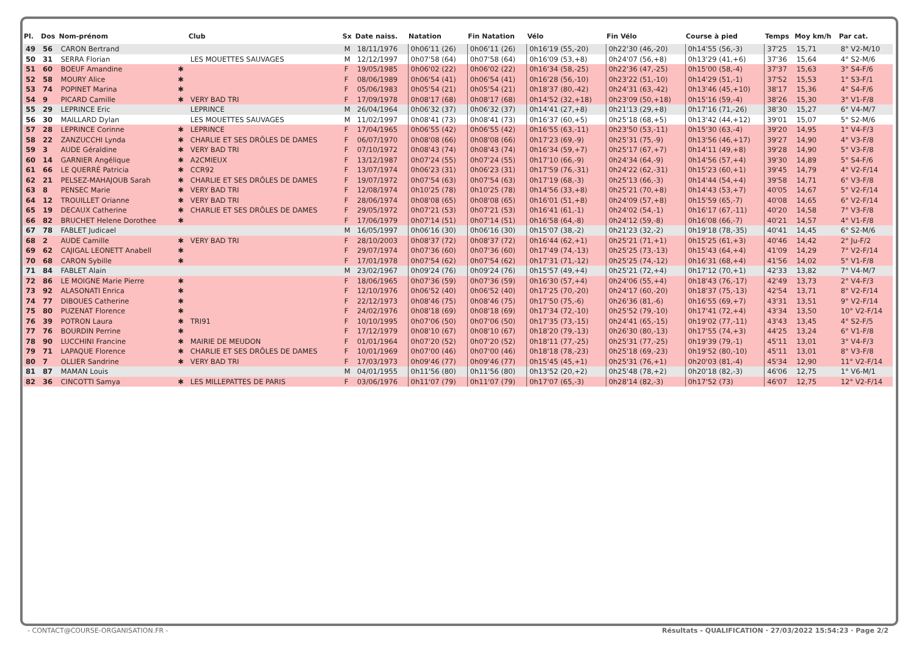| Pl. | Dos | Nom-prénom | | Club | Sx | Date naiss. | Natation | Fin Natation | Vélo | Fin Vélo | Course à pied | Temps | Moy km/h | Par cat. |
| --- | --- | --- | --- | --- | --- | --- | --- | --- | --- | --- | --- | --- | --- | --- |
| 49 | 56 | CARON Bertrand | | | M | 18/11/1976 | 0h06'11 (26) | 0h06'11 (26) | 0h16'19 (55,-20) | 0h22'30 (46,-20) | 0h14'55 (56,-3) | 37'25 | 15,71 | 8° V2-M/10 |
| 50 | 31 | SERRA Florian | | LES MOUETTES SAUVAGES | M | 12/12/1997 | 0h07'58 (64) | 0h07'58 (64) | 0h16'09 (53,+8) | 0h24'07 (56,+8) | 0h13'29 (41,+6) | 37'36 | 15,64 | 4° S2-M/6 |
| 51 | 60 | BOEUF Amandine | ✱ | | F | 19/05/1985 | 0h06'02 (22) | 0h06'02 (22) | 0h16'34 (58,-25) | 0h22'36 (47,-25) | 0h15'00 (58,-4) | 37'37 | 15,63 | 3° S4-F/6 |
| 52 | 58 | MOURY Alice | ✱ | | F | 08/06/1989 | 0h06'54 (41) | 0h06'54 (41) | 0h16'28 (56,-10) | 0h23'22 (51,-10) | 0h14'29 (51,-1) | 37'52 | 15,53 | 1° S3-F/1 |
| 53 | 74 | POPINET Marina | ✱ | | F | 05/06/1983 | 0h05'54 (21) | 0h05'54 (21) | 0h18'37 (80,-42) | 0h24'31 (63,-42) | 0h13'46 (45,+10) | 38'17 | 15,36 | 4° S4-F/6 |
| 54 | 9 | PICARD Camille | ✱ | VERY BAD TRI | F | 17/09/1978 | 0h08'17 (68) | 0h08'17 (68) | 0h14'52 (32,+18) | 0h23'09 (50,+18) | 0h15'16 (59,-4) | 38'26 | 15,30 | 3° V1-F/8 |
| 55 | 29 | LEPRINCE Eric | | LEPRINCE | M | 26/04/1964 | 0h06'32 (37) | 0h06'32 (37) | 0h14'41 (27,+8) | 0h21'13 (29,+8) | 0h17'16 (71,-26) | 38'30 | 15,27 | 6° V4-M/7 |
| 56 | 30 | MAILLARD Dylan | | LES MOUETTES SAUVAGES | M | 11/02/1997 | 0h08'41 (73) | 0h08'41 (73) | 0h16'37 (60,+5) | 0h25'18 (68,+5) | 0h13'42 (44,+12) | 39'01 | 15,07 | 5° S2-M/6 |
| 57 | 28 | LEPRINCE Corinne | ✱ | LEPRINCE | F | 17/04/1965 | 0h06'55 (42) | 0h06'55 (42) | 0h16'55 (63,-11) | 0h23'50 (53,-11) | 0h15'30 (63,-4) | 39'20 | 14,95 | 1° V4-F/3 |
| 58 | 22 | ZANZUCCHI Lynda | ✱ | CHARLIE ET SES DRÔLES DE DAMES | F | 06/07/1970 | 0h08'08 (66) | 0h08'08 (66) | 0h17'23 (69,-9) | 0h25'31 (75,-9) | 0h13'56 (46,+17) | 39'27 | 14,90 | 4° V3-F/8 |
| 59 | 3 | AUDE Géraldine | ✱ | VERY BAD TRI | F | 07/10/1972 | 0h08'43 (74) | 0h08'43 (74) | 0h16'34 (59,+7) | 0h25'17 (67,+7) | 0h14'11 (49,+8) | 39'28 | 14,90 | 5° V3-F/8 |
| 60 | 14 | GARNIER Angélique | ✱ | A2CMIEUX | F | 13/12/1987 | 0h07'24 (55) | 0h07'24 (55) | 0h17'10 (66,-9) | 0h24'34 (64,-9) | 0h14'56 (57,+4) | 39'30 | 14,89 | 5° S4-F/6 |
| 61 | 66 | LE QUERRÉ Patricia | ✱ | CCR92 | F | 13/07/1974 | 0h06'23 (31) | 0h06'23 (31) | 0h17'59 (76,-31) | 0h24'22 (62,-31) | 0h15'23 (60,+1) | 39'45 | 14,79 | 4° V2-F/14 |
| 62 | 21 | PELSEZ-MAHAJOUB Sarah | ✱ | CHARLIE ET SES DRÔLES DE DAMES | F | 19/07/1972 | 0h07'54 (63) | 0h07'54 (63) | 0h17'19 (68,-3) | 0h25'13 (66,-3) | 0h14'44 (54,+4) | 39'58 | 14,71 | 6° V3-F/8 |
| 63 | 8 | PENSEC Marie | ✱ | VERY BAD TRI | F | 12/08/1974 | 0h10'25 (78) | 0h10'25 (78) | 0h14'56 (33,+8) | 0h25'21 (70,+8) | 0h14'43 (53,+7) | 40'05 | 14,67 | 5° V2-F/14 |
| 64 | 12 | TROUILLET Orianne | ✱ | VERY BAD TRI | F | 28/06/1974 | 0h08'08 (65) | 0h08'08 (65) | 0h16'01 (51,+8) | 0h24'09 (57,+8) | 0h15'59 (65,-7) | 40'08 | 14,65 | 6° V2-F/14 |
| 65 | 19 | DECAUX Catherine | ✱ | CHARLIE ET SES DRÔLES DE DAMES | F | 29/05/1972 | 0h07'21 (53) | 0h07'21 (53) | 0h16'41 (61,-1) | 0h24'02 (54,-1) | 0h16'17 (67,-11) | 40'20 | 14,58 | 7° V3-F/8 |
| 66 | 82 | BRUCHET Helene Dorothee | ✱ | | F | 17/06/1979 | 0h07'14 (51) | 0h07'14 (51) | 0h16'58 (64,-8) | 0h24'12 (59,-8) | 0h16'08 (66,-7) | 40'21 | 14,57 | 4° V1-F/8 |
| 67 | 78 | FABLET Judicael | | | M | 16/05/1997 | 0h06'16 (30) | 0h06'16 (30) | 0h15'07 (38,-2) | 0h21'23 (32,-2) | 0h19'18 (78,-35) | 40'41 | 14,45 | 6° S2-M/6 |
| 68 | 2 | AUDE Camille | ✱ | VERY BAD TRI | F | 28/10/2003 | 0h08'37 (72) | 0h08'37 (72) | 0h16'44 (62,+1) | 0h25'21 (71,+1) | 0h15'25 (61,+3) | 40'46 | 14,42 | 2° Ju-F/2 |
| 69 | 62 | CAJIGAL LEONETT Anabell | ✱ | | F | 29/07/1974 | 0h07'36 (60) | 0h07'36 (60) | 0h17'49 (74,-13) | 0h25'25 (73,-13) | 0h15'43 (64,+4) | 41'09 | 14,29 | 7° V2-F/14 |
| 70 | 68 | CARON Sybille | ✱ | | F | 17/01/1978 | 0h07'54 (62) | 0h07'54 (62) | 0h17'31 (71,-12) | 0h25'25 (74,-12) | 0h16'31 (68,+4) | 41'56 | 14,02 | 5° V1-F/8 |
| 71 | 84 | FABLET Alain | | | M | 23/02/1967 | 0h09'24 (76) | 0h09'24 (76) | 0h15'57 (49,+4) | 0h25'21 (72,+4) | 0h17'12 (70,+1) | 42'33 | 13,82 | 7° V4-M/7 |
| 72 | 86 | LE MOIGNE Marie Pierre | ✱ | | F | 18/06/1965 | 0h07'36 (59) | 0h07'36 (59) | 0h16'30 (57,+4) | 0h24'06 (55,+4) | 0h18'43 (76,-17) | 42'49 | 13,73 | 2° V4-F/3 |
| 73 | 92 | ALASONATI Enrica | ✱ | | F | 12/10/1976 | 0h06'52 (40) | 0h06'52 (40) | 0h17'25 (70,-20) | 0h24'17 (60,-20) | 0h18'37 (75,-13) | 42'54 | 13,71 | 8° V2-F/14 |
| 74 | 77 | DIBOUES Catherine | ✱ | | F | 22/12/1973 | 0h08'46 (75) | 0h08'46 (75) | 0h17'50 (75,-6) | 0h26'36 (81,-6) | 0h16'55 (69,+7) | 43'31 | 13,51 | 9° V2-F/14 |
| 75 | 80 | PUZENAT Florence | ✱ | | F | 24/02/1976 | 0h08'18 (69) | 0h08'18 (69) | 0h17'34 (72,-10) | 0h25'52 (79,-10) | 0h17'41 (72,+4) | 43'34 | 13,50 | 10° V2-F/14 |
| 76 | 39 | POTRON Laura | ✱ | TRI91 | F | 10/10/1995 | 0h07'06 (50) | 0h07'06 (50) | 0h17'35 (73,-15) | 0h24'41 (65,-15) | 0h19'02 (77,-11) | 43'43 | 13,45 | 4° S2-F/5 |
| 77 | 76 | BOURDIN Perrine | ✱ | | F | 17/12/1979 | 0h08'10 (67) | 0h08'10 (67) | 0h18'20 (79,-13) | 0h26'30 (80,-13) | 0h17'55 (74,+3) | 44'25 | 13,24 | 6° V1-F/8 |
| 78 | 90 | LUCCHINI Francine | ✱ | MAIRIE DE MEUDON | F | 01/01/1964 | 0h07'20 (52) | 0h07'20 (52) | 0h18'11 (77,-25) | 0h25'31 (77,-25) | 0h19'39 (79,-1) | 45'11 | 13,01 | 3° V4-F/3 |
| 79 | 71 | LAPAQUE Florence | ✱ | CHARLIE ET SES DRÔLES DE DAMES | F | 10/01/1969 | 0h07'00 (46) | 0h07'00 (46) | 0h18'18 (78,-23) | 0h25'18 (69,-23) | 0h19'52 (80,-10) | 45'11 | 13,01 | 8° V3-F/8 |
| 80 | 7 | OLLIER Sandrine | ✱ | VERY BAD TRI | F | 17/03/1973 | 0h09'46 (77) | 0h09'46 (77) | 0h15'45 (45,+1) | 0h25'31 (76,+1) | 0h20'03 (81,-4) | 45'34 | 12,90 | 11° V2-F/14 |
| 81 | 87 | MAMAN Louis | | | M | 04/01/1955 | 0h11'56 (80) | 0h11'56 (80) | 0h13'52 (20,+2) | 0h25'48 (78,+2) | 0h20'18 (82,-3) | 46'06 | 12,75 | 1° V6-M/1 |
| 82 | 36 | CINCOTTI Samya | ✱ | LES MILLEPATTES DE PARIS | F | 03/06/1976 | 0h11'07 (79) | 0h11'07 (79) | 0h17'07 (65,-3) | 0h28'14 (82,-3) | 0h17'52 (73) | 46'07 | 12,75 | 12° V2-F/14 |
- CONTACT@COURSE-ORGANISATION.FR - Résultats - QUALIFICATION · 27/03/2022 15:54:23 · Page 2/2